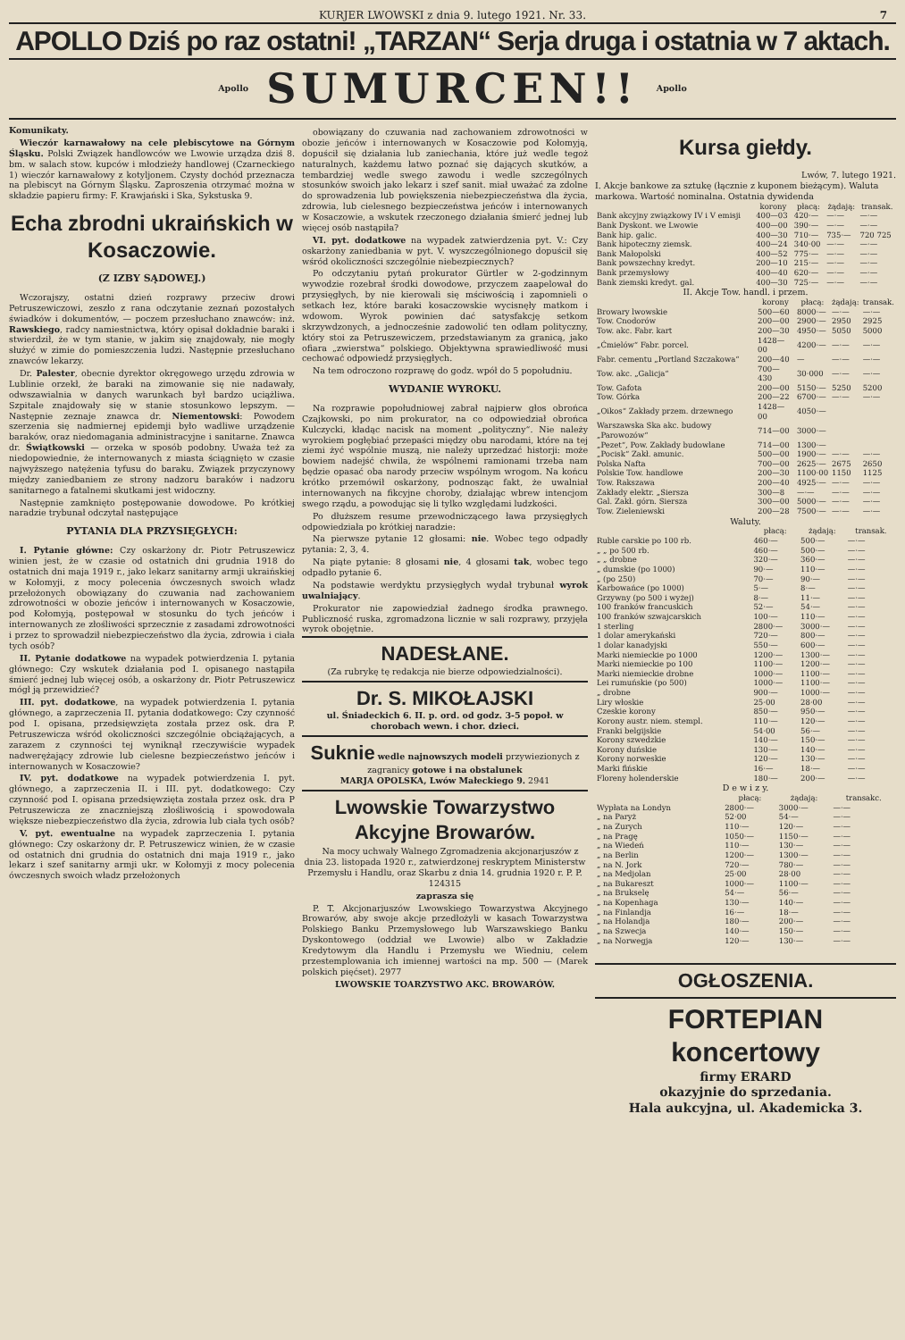KURJER LWOWSKI z dnia 9. lutego 1921. Nr. 33. 7
APOLLO Dziś po raz ostatni! „TARZAN“ Serja druga i ostatnia w 7 aktach.
Apollo SUMURCEN!! Apollo
Komunikaty.
Wieczór karnawałowy na cele plebiscytowe na Górnym Śląsku. Polski Związek handlowców we Lwowie urządza dziś 8. bm. w salach stow. kupców i młodzieży handlowej (Czarneckiego 1) wieczór karnawałowy z kotyljonem. Czysty dochód przeznacza na plebiscyt na Górnym Śląsku. Zaproszenia otrzymać można w składzie papieru firmy: F. Krawjański i Ska, Sykstuska 9.
Echa zbrodni ukraińskich w Kosaczowie.
(Z IZBY SĄDOWEJ.)
Wczorajszy, ostatni dzień rozprawy przeciw drowi Petruszewiczowi, zeszło z rana odczytanie zeznań pozostałych świadków i dokumentów, — poczem przesłuchano znawców: inż. Rawskiego, radcy namiestnictwa, który opisał dokładnie baraki i stwierdził, że w tym stanie, w jakim się znajdowały, nie mogły służyć w zimie do pomieszczenia ludzi. Następnie przesłuchano znawców lekarzy.
Dr. Palester, obecnie dyrektor okręgowego urzędu zdrowia w Lublinie orzekł, że baraki na zimowanie się nie nadawały, odwszawialnia w danych warunkach był bardzo uciążliwa. Szpitale znajdowały się w stanie stosunkowo lepszym. — Następnie zeznaje znawca dr. Niementowski: Powodem szerzenia się nadmiernej epidemji było wadliwe urządzenie baraków, oraz niedomagania administracyjne i sanitarne. Znawca dr. Świątkowski — orzeka w sposób podobny. Uważa też za niedopowiednie, że internowanych z miasta ściągnięto w czasie najwyższego natężenia tyfusu do baraku. Związek przyczynowy między zaniedbaniem ze strony nadzoru baraków i nadzoru sanitarnego a fatalnemi skutkami jest widoczny.
Następnie zamknięto postępowanie dowodowe. Po krótkiej naradzie trybunał odczytał następujące
PYTANIA DLA PRZYSIĘGŁYCH:
I. Pytanie główne: Czy oskarżony dr. Piotr Petruszewicz winien jest, że w czasie od ostatnich dni grudnia 1918 do ostatnich dni maja 1919 r., jako lekarz sanitarny armji ukraińskiej w Kołomyji, z mocy polecenia ówczesnych swoich władz przełożonych obowiązany do czuwania nad zachowaniem zdrowotności w obozie jeńców i internowanych w Kosaczowie, pod Kołomyją, postępował w stosunku do tych jeńców i internowanych ze złośliwości sprzecznie z zasadami zdrowotności i przez to sprowadził niebezpieczeństwo dla życia, zdrowia i ciała tych osób?
II. Pytanie dodatkowe na wypadek potwierdzenia I. pytania głównego: Czy wskutek działania pod I. opisanego nastąpiła śmierć jednej lub więcej osób, a oskarżony dr. Piotr Petruszewicz mógł ją przewidzieć?
III. pyt. dodatkowe, na wypadek potwierdzenia I. pytania głównego, a zaprzeczenia II. pytania dodatkowego: Czy czynność pod I. opisana, przedsięwzięta została przez osk. dra P. Petruszewicza wśród okoliczności szczególnie obciążających, a zarazem z czynności tej wyniknął rzeczywiście wypadek nadwerężający zdrowie lub cielesne bezpieczeństwo jeńców i internowanych w Kosaczowie?
IV. pyt. dodatkowe na wypadek potwierdzenia I. pyt. głównego, a zaprzeczenia II. i III. pyt. dodatkowego: Czy czynność pod I. opisana przedsięwzięta została przez osk. dra P Petruszewicza ze znaczniejszą złośliwością i spowodowała większe niebezpieczeństwo dla życia, zdrowia lub ciała tych osób?
V. pyt. ewentualne na wypadek zaprzeczenia I. pytania głównego: Czy oskarżony dr. P. Petruszewicz winien, że w czasie od ostatnich dni grudnia do ostatnich dni maja 1919 r., jako lekarz i szef sanitarny armji ukr. w Kołomyji z mocy polecenia ówczesnych swoich władz przełożonych
obowiązany do czuwania nad zachowaniem zdrowotności w obozie jeńców i internowanych w Kosaczowie pod Kołomyją, dopuścił się działania lub zaniechania, które już wedle tegoż naturalnych, każdemu łatwo poznać się dających skutków, a tembardziej wedle swego zawodu i wedle szczególnych stosunków swoich jako lekarz i szef sanit. miał uważać za zdolne do sprowadzenia lub powiększenia niebezpieczeństwa dla życia, zdrowia, lub cielesnego bezpieczeństwa jeńców i internowanych w Kosaczowie, a wskutek rzeczonego działania śmierć jednej lub więcej osób nastąpiła?
VI. pyt. dodatkowe na wypadek zatwierdzenia pyt. V.: Czy oskarżony zaniedbania w pyt. V. wyszczególnionego dopuścił się wśród okoliczności szczególnie niebezpiecznych?
Po odczytaniu pytań prokurator Gürtler w 2-godzinnym wywodzie rozebrał środki dowodowe, przyczem zaapelował do przysięgłych, by nie kierowali się mściwością i zapomnieli o setkach łez, które baraki kosaczowskie wycisnęły matkom i wdowom. Wyrok powinien dać satysfakcję setkom skrzywdzonych, a jednocześnie zadowolić ten odłam polityczny, który stoi za Petruszewiczem, przedstawianym za granicą, jako ofiara „zwierstwa“ polskiego. Objektywna sprawiedliwość musi cechować odpowiedź przysięgłych.
Na tem odroczono rozprawę do godz. wpół do 5 popołudniu.
WYDANIE WYROKU.
Na rozprawie popołudniowej zabrał najpierw głos obrońca Czajkowski, po nim prokurator, na co odpowiedział obrońca Kulczycki, kładąc nacisk na moment „polityczny“. Nie należy wyrokiem pogłębiać przepaści między obu narodami, które na tej ziemi żyć wspólnie muszą, nie należy uprzedzać historji: może bowiem nadejść chwila, że wspólnemi ramionami trzeba nam będzie opasać oba narody przeciw wspólnym wrogom. Na końcu krótko przemówił oskarżony, podnosząc fakt, że uwalniał internowanych na fikcyjne choroby, działając wbrew intencjom swego rządu, a powodując się li tylko względami ludzkości.
Po dłuższem resume przewodniczącego ława przysięgłych odpowiedziała po krótkiej naradzie:
Na pierwsze pytanie 12 głosami: nie. Wobec tego odpadły pytania: 2, 3, 4.
Na piąte pytanie: 8 głosami nie, 4 głosami tak, wobec tego odpadło pytanie 6.
Na podstawie werdyktu przysięgłych wydał trybunał wyrok uwalniający.
Prokurator nie zapowiedział żadnego środka prawnego. Publiczność ruska, zgromadzona licznie w sali rozprawy, przyjęła wyrok obojętnie.
NADESŁANE.
(Za rubrykę tę redakcja nie bierze odpowiedzialności).
Dr. S. MIKOŁAJSKI
ul. Śniadeckich 6. II. p. ord. od godz. 3-5 popoł. w chorobach wewn. i chor. dzieci.
Suknie wedle najnowszych modeli przywiezionych z zagranicy gotowe i na obstalunek
MARJA OPOLSKA, Lwów Małeckiego 9. 2941
Lwowskie Towarzystwo Akcyjne Browarów.
Na mocy uchwały Walnego Zgromadzenia akcjonarjuszów z dnia 23. listopada 1920 r., zatwierdzonej reskryptem Ministerstw Przemysłu i Handlu, oraz Skarbu z dnia 14. grudnia 1920 r. P. P. 124315
zaprasza się
P. T. Akcjonarjuszów Lwowskiego Towarzystwa Akcyjnego Browarów, aby swoje akcje przedłożyli w kasach Towarzystwa Polskiego Banku Przemysłowego lub Warszawskiego Banku Dyskontowego (oddział we Lwowie) albo w Zakładzie Kredytowym dla Handlu i Przemysłu we Wiedniu, celem przestemplowania ich imiennej wartości na mp. 500 — (Marek polskich pięćset). 2977
LWOWSKIE TOARZYSTWO AKC. BROWARÓW.
Kursa giełdy.
Lwów, 7. lutego 1921.
I. Akcje bankowe za sztukę (łącznie z kuponem bieżącym). Waluta markowa. Wartość nominalna. Ostatnia dywidenda
| | korony | płacą: | żądają: | transak. |
| --- | --- | --- | --- | --- |
| Bank akcyjny związkowy IV i V emisji | 400—03 | 420·— | —·— | —·— |
| Bank Dyskont. we Lwowie | 400—00 | 390·— | —·— | —·— |
| Bank hip. galic. | 400—30 | 710·— | 735·— | 720 725 |
| Bank hipoteczny ziemsk. | 400—24 | 340·00 | —·— | —·— |
| Bank Małopolski | 400—52 | 775·— | —·— | —·— |
| Bank powszechny kredyt. | 200—10 | 215·— | —·— | —·— |
| Bank przemysłowy | 400—40 | 620·— | —·— | —·— |
| Bank ziemski kredyt. gal. | 400—30 | 725·— | —·— | —·— |
II. Akcje Tow. handl. i przem.
| | korony | płacą: | żądają: | transak. |
| --- | --- | --- | --- | --- |
| Browary lwowskie | 500—60 | 8000·— | —·— | —·— |
| Tow. Cnodorów | 200—00 | 2900·— | 2950 | 2925 |
| Tow. akc. Fabr. kart | 200—30 | 4950·— | 5050 | 5000 |
| „Ćmielów“ Fabr. porcel. | 1428—00 | 4200·— | —·— | —·— |
| Fabr. cementu „Portland Szczakowa“ | 200—40 | — | —·— | —·— |
| Tow. akc. „Galicja“ | 700—430 | 30·000 | —·— | —·— |
| Tow. Gafota | 200—00 | 5150·— | 5250 | 5200 |
| Tow. Górka | 200—22 | 6700·— | —·— | —·— |
| „Oikos“ Zakłady przem. drzewnego | 1428—00 | 4050·— | | |
| Warszawska Ska akc. budowy „Parowozów“ | 714—00 | 3000·— | | |
| „Pezet“, Pow. Zakłady budowlane | 714—00 | 1300·— | | |
| „Pocisk“ Zakł. amunic. | 500—00 | 1900·— | —·— | —·— |
| Polska Nafta | 700—00 | 2625·— | 2675 | 2650 |
| Polskie Tow. handlowe | 200—30 | 1100·00 | 1150 | 1125 |
| Tow. Rakszawa | 200—40 | 4925·— | —·— | —·— |
| Zakłady elektr. „Siersza | 300—8 | —·— | —·— | —·— |
| Gal. Zakł. górn. Siersza | 300—00 | 5000·— | —·— | —·— |
| Tow. Zieleniewski | 200—28 | 7500·— | —·— | —·— |
Waluty.
| | płacą: | żądają: | transak. |
| --- | --- | --- | --- |
| Ruble carskie po 100 rb. | 460·— | 500·— | —·— |
| „ „ po 500 rb. | 460·— | 500·— | —·— |
| „ „ drobne | 320·— | 360·— | —·— |
| „ dumskie (po 1000) | 90·— | 110·— | —·— |
| „ (po 250) | 70·— | 90·— | —·— |
| Karbowańce (po 1000) | 5·— | 8·— | —·— |
| Grzywny (po 500 i wyżej) | 8·— | 11·— | —·— |
| 100 franków francuskich | 52·— | 54·— | —·— |
| 100 franków szwajcarskich | 100·— | 110·— | —·— |
| 1 sterling | 2800·— | 3000·— | —·— |
| 1 dolar amerykański | 720·— | 800·— | —·— |
| 1 dolar kanadyjski | 550·— | 600·— | —·— |
| Marki niemieckie po 1000 | 1200·— | 1300·— | —·— |
| Marki niemieckie po 100 | 1100·— | 1200·— | —·— |
| Marki niemieckie drobne | 1000·— | 1100·— | —·— |
| Lei rumuńskie (po 500) | 1000·— | 1100·— | —·— |
| „ drobne | 900·— | 1000·— | —·— |
| Liry włoskie | 25·00 | 28·00 | —·— |
| Czeskie korony | 850·— | 950·— | —·— |
| Korony austr. niem. stempl. | 110·— | 120·— | —·— |
| Franki belgijskie | 54·00 | 56·— | —·— |
| Korony szwedzkie | 140·— | 150·— | —·— |
| Korony duńskie | 130·— | 140·— | —·— |
| Korony norweskie | 120·— | 130·— | —·— |
| Marki fińskie | 16·— | 18·— | —·— |
| Floreny holenderskie | 180·— | 200·— | —·— |
D e w i z y.
| | płacą: | żądają: | transakc. |
| --- | --- | --- | --- |
| Wypłata na Londyn | 2800·— | 3000·— | —·— |
| „ na Paryż | 52·00 | 54·— | —·— |
| „ na Zurych | 110·— | 120·— | —·— |
| „ na Pragę | 1050·— | 1150·— | —·— |
| „ na Wiedeń | 110·— | 130·— | —·— |
| „ na Berlin | 1200·— | 1300·— | —·— |
| „ na N. Jork | 720·— | 780·— | —·— |
| „ na Medjolan | 25·00 | 28·00 | —·— |
| „ na Bukareszt | 1000·— | 1100·— | —·— |
| „ na Brukselę | 54·— | 56·— | —·— |
| „ na Kopenhaga | 130·— | 140·— | —·— |
| „ na Finlandja | 16·— | 18·— | —·— |
| „ na Holandja | 180·— | 200·— | —·— |
| „ na Szwecja | 140·— | 150·— | —·— |
| „ na Norwegja | 120·— | 130·— | —·— |
OGŁOSZENIA.
FORTEPIAN koncertowy
firmy ERARD
okazyjnie do sprzedania.
Hala aukcyjna, ul. Akademicka 3.